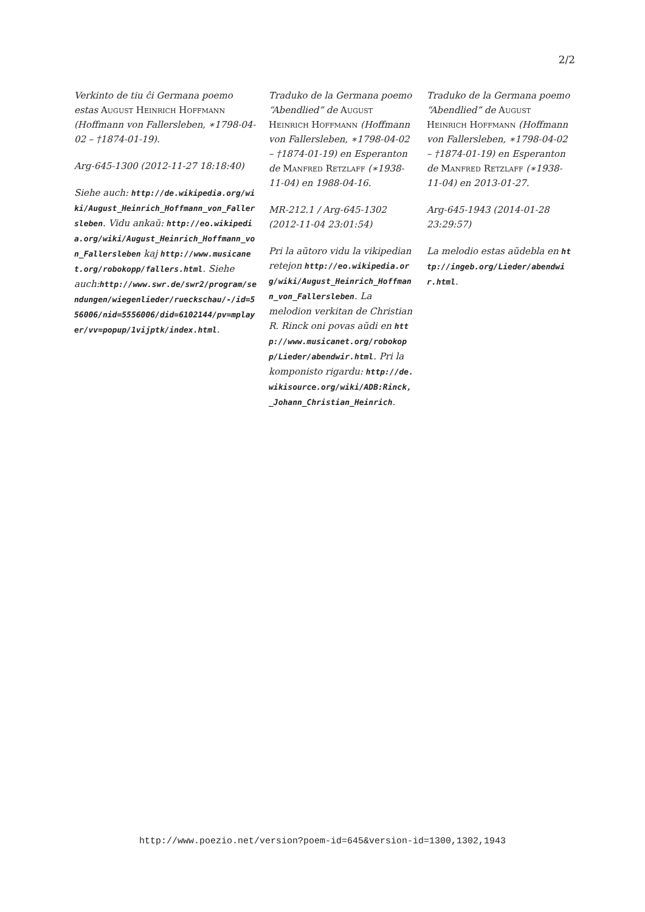2/2
Verkinto de tiu ĉi Germana poemo estas August Heinrich Hoffmann (Hoffmann von Fallersleben, ∗1798-04-02 – †1874-01-19).
Arg-645-1300 (2012-11-27 18:18:40)
Siehe auch: http://de.wikipedia.org/wiki/August_Heinrich_Hoffmann_von_Fallersleben. Vidu ankaŭ: http://eo.wikipedia.org/wiki/August_Heinrich_Hoffmann_von_Fallersleben kaj http://www.musicanet.org/robokopp/fallers.html. Siehe auch:http://www.swr.de/swr2/program/sendungen/wiegenlieder/rueckschau/-/id=556006/nid=5556006/did=6102144/pv=mplayer/vv=popup/1vijptk/index.html.
Traduko de la Germana poemo “Abendlied” de August Heinrich Hoffmann (Hoffmann von Fallersleben, ∗1798-04-02 – †1874-01-19) en Esperanton de Manfred Retzlaff (∗1938-11-04) en 1988-04-16.
MR-212.1 / Arg-645-1302 (2012-11-04 23:01:54)
Pri la aŭtoro vidu la vikipedian retejon http://eo.wikipedia.org/wiki/August_Heinrich_Hoffmann_von_Fallersleben. La melodion verkitan de Christian R. Rinck oni povas aŭdi en http://www.musicanet.org/robokopp/Lieder/abendwir.html. Pri la komponisto rigardu: http://de.wikisource.org/wiki/ADB:Rinck,_Johann_Christian_Heinrich.
Traduko de la Germana poemo “Abendlied” de August Heinrich Hoffmann (Hoffmann von Fallersleben, ∗1798-04-02 – †1874-01-19) en Esperanton de Manfred Retzlaff (∗1938-11-04) en 2013-01-27.
Arg-645-1943 (2014-01-28 23:29:57)
La melodio estas aŭdebla en http://ingeb.org/Lieder/abendwir.html.
http://www.poezio.net/version?poem-id=645&version-id=1300,1302,1943